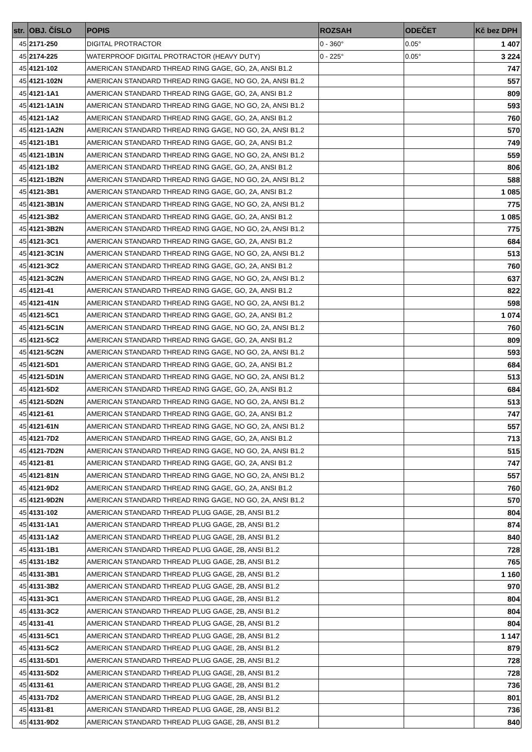| str. | OBJ. ČÍSLO | POPIS | ROZSAH | ODEČET | Kč bez DPH |
| --- | --- | --- | --- | --- | --- |
| 45 | 2171-250 | DIGITAL PROTRACTOR | 0 - 360° | 0.05° | 1 407 |
| 45 | 2174-225 | WATERPROOF DIGITAL PROTRACTOR (HEAVY DUTY) | 0 - 225° | 0.05° | 3 224 |
| 45 | 4121-102 | AMERICAN STANDARD THREAD RING GAGE, GO, 2A, ANSI B1.2 | | | 747 |
| 45 | 4121-102N | AMERICAN STANDARD THREAD RING GAGE, NO GO, 2A, ANSI B1.2 | | | 557 |
| 45 | 4121-1A1 | AMERICAN STANDARD THREAD RING GAGE, GO, 2A, ANSI B1.2 | | | 809 |
| 45 | 4121-1A1N | AMERICAN STANDARD THREAD RING GAGE, NO GO, 2A, ANSI B1.2 | | | 593 |
| 45 | 4121-1A2 | AMERICAN STANDARD THREAD RING GAGE, GO, 2A, ANSI B1.2 | | | 760 |
| 45 | 4121-1A2N | AMERICAN STANDARD THREAD RING GAGE, NO GO, 2A, ANSI B1.2 | | | 570 |
| 45 | 4121-1B1 | AMERICAN STANDARD THREAD RING GAGE, GO, 2A, ANSI B1.2 | | | 749 |
| 45 | 4121-1B1N | AMERICAN STANDARD THREAD RING GAGE, NO GO, 2A, ANSI B1.2 | | | 559 |
| 45 | 4121-1B2 | AMERICAN STANDARD THREAD RING GAGE, GO, 2A, ANSI B1.2 | | | 806 |
| 45 | 4121-1B2N | AMERICAN STANDARD THREAD RING GAGE, NO GO, 2A, ANSI B1.2 | | | 588 |
| 45 | 4121-3B1 | AMERICAN STANDARD THREAD RING GAGE, GO, 2A, ANSI B1.2 | | | 1 085 |
| 45 | 4121-3B1N | AMERICAN STANDARD THREAD RING GAGE, NO GO, 2A, ANSI B1.2 | | | 775 |
| 45 | 4121-3B2 | AMERICAN STANDARD THREAD RING GAGE, GO, 2A, ANSI B1.2 | | | 1 085 |
| 45 | 4121-3B2N | AMERICAN STANDARD THREAD RING GAGE, NO GO, 2A, ANSI B1.2 | | | 775 |
| 45 | 4121-3C1 | AMERICAN STANDARD THREAD RING GAGE, GO, 2A, ANSI B1.2 | | | 684 |
| 45 | 4121-3C1N | AMERICAN STANDARD THREAD RING GAGE, NO GO, 2A, ANSI B1.2 | | | 513 |
| 45 | 4121-3C2 | AMERICAN STANDARD THREAD RING GAGE, GO, 2A, ANSI B1.2 | | | 760 |
| 45 | 4121-3C2N | AMERICAN STANDARD THREAD RING GAGE, NO GO, 2A, ANSI B1.2 | | | 637 |
| 45 | 4121-41 | AMERICAN STANDARD THREAD RING GAGE, GO, 2A, ANSI B1.2 | | | 822 |
| 45 | 4121-41N | AMERICAN STANDARD THREAD RING GAGE, NO GO, 2A, ANSI B1.2 | | | 598 |
| 45 | 4121-5C1 | AMERICAN STANDARD THREAD RING GAGE, GO, 2A, ANSI B1.2 | | | 1 074 |
| 45 | 4121-5C1N | AMERICAN STANDARD THREAD RING GAGE, NO GO, 2A, ANSI B1.2 | | | 760 |
| 45 | 4121-5C2 | AMERICAN STANDARD THREAD RING GAGE, GO, 2A, ANSI B1.2 | | | 809 |
| 45 | 4121-5C2N | AMERICAN STANDARD THREAD RING GAGE, NO GO, 2A, ANSI B1.2 | | | 593 |
| 45 | 4121-5D1 | AMERICAN STANDARD THREAD RING GAGE, GO, 2A, ANSI B1.2 | | | 684 |
| 45 | 4121-5D1N | AMERICAN STANDARD THREAD RING GAGE, NO GO, 2A, ANSI B1.2 | | | 513 |
| 45 | 4121-5D2 | AMERICAN STANDARD THREAD RING GAGE, GO, 2A, ANSI B1.2 | | | 684 |
| 45 | 4121-5D2N | AMERICAN STANDARD THREAD RING GAGE, NO GO, 2A, ANSI B1.2 | | | 513 |
| 45 | 4121-61 | AMERICAN STANDARD THREAD RING GAGE, GO, 2A, ANSI B1.2 | | | 747 |
| 45 | 4121-61N | AMERICAN STANDARD THREAD RING GAGE, NO GO, 2A, ANSI B1.2 | | | 557 |
| 45 | 4121-7D2 | AMERICAN STANDARD THREAD RING GAGE, GO, 2A, ANSI B1.2 | | | 713 |
| 45 | 4121-7D2N | AMERICAN STANDARD THREAD RING GAGE, NO GO, 2A, ANSI B1.2 | | | 515 |
| 45 | 4121-81 | AMERICAN STANDARD THREAD RING GAGE, GO, 2A, ANSI B1.2 | | | 747 |
| 45 | 4121-81N | AMERICAN STANDARD THREAD RING GAGE, NO GO, 2A, ANSI B1.2 | | | 557 |
| 45 | 4121-9D2 | AMERICAN STANDARD THREAD RING GAGE, GO, 2A, ANSI B1.2 | | | 760 |
| 45 | 4121-9D2N | AMERICAN STANDARD THREAD RING GAGE, NO GO, 2A, ANSI B1.2 | | | 570 |
| 45 | 4131-102 | AMERICAN STANDARD THREAD PLUG GAGE, 2B, ANSI B1.2 | | | 804 |
| 45 | 4131-1A1 | AMERICAN STANDARD THREAD PLUG GAGE, 2B, ANSI B1.2 | | | 874 |
| 45 | 4131-1A2 | AMERICAN STANDARD THREAD PLUG GAGE, 2B, ANSI B1.2 | | | 840 |
| 45 | 4131-1B1 | AMERICAN STANDARD THREAD PLUG GAGE, 2B, ANSI B1.2 | | | 728 |
| 45 | 4131-1B2 | AMERICAN STANDARD THREAD PLUG GAGE, 2B, ANSI B1.2 | | | 765 |
| 45 | 4131-3B1 | AMERICAN STANDARD THREAD PLUG GAGE, 2B, ANSI B1.2 | | | 1 160 |
| 45 | 4131-3B2 | AMERICAN STANDARD THREAD PLUG GAGE, 2B, ANSI B1.2 | | | 970 |
| 45 | 4131-3C1 | AMERICAN STANDARD THREAD PLUG GAGE, 2B, ANSI B1.2 | | | 804 |
| 45 | 4131-3C2 | AMERICAN STANDARD THREAD PLUG GAGE, 2B, ANSI B1.2 | | | 804 |
| 45 | 4131-41 | AMERICAN STANDARD THREAD PLUG GAGE, 2B, ANSI B1.2 | | | 804 |
| 45 | 4131-5C1 | AMERICAN STANDARD THREAD PLUG GAGE, 2B, ANSI B1.2 | | | 1 147 |
| 45 | 4131-5C2 | AMERICAN STANDARD THREAD PLUG GAGE, 2B, ANSI B1.2 | | | 879 |
| 45 | 4131-5D1 | AMERICAN STANDARD THREAD PLUG GAGE, 2B, ANSI B1.2 | | | 728 |
| 45 | 4131-5D2 | AMERICAN STANDARD THREAD PLUG GAGE, 2B, ANSI B1.2 | | | 728 |
| 45 | 4131-61 | AMERICAN STANDARD THREAD PLUG GAGE, 2B, ANSI B1.2 | | | 736 |
| 45 | 4131-7D2 | AMERICAN STANDARD THREAD PLUG GAGE, 2B, ANSI B1.2 | | | 801 |
| 45 | 4131-81 | AMERICAN STANDARD THREAD PLUG GAGE, 2B, ANSI B1.2 | | | 736 |
| 45 | 4131-9D2 | AMERICAN STANDARD THREAD PLUG GAGE, 2B, ANSI B1.2 | | | 840 |